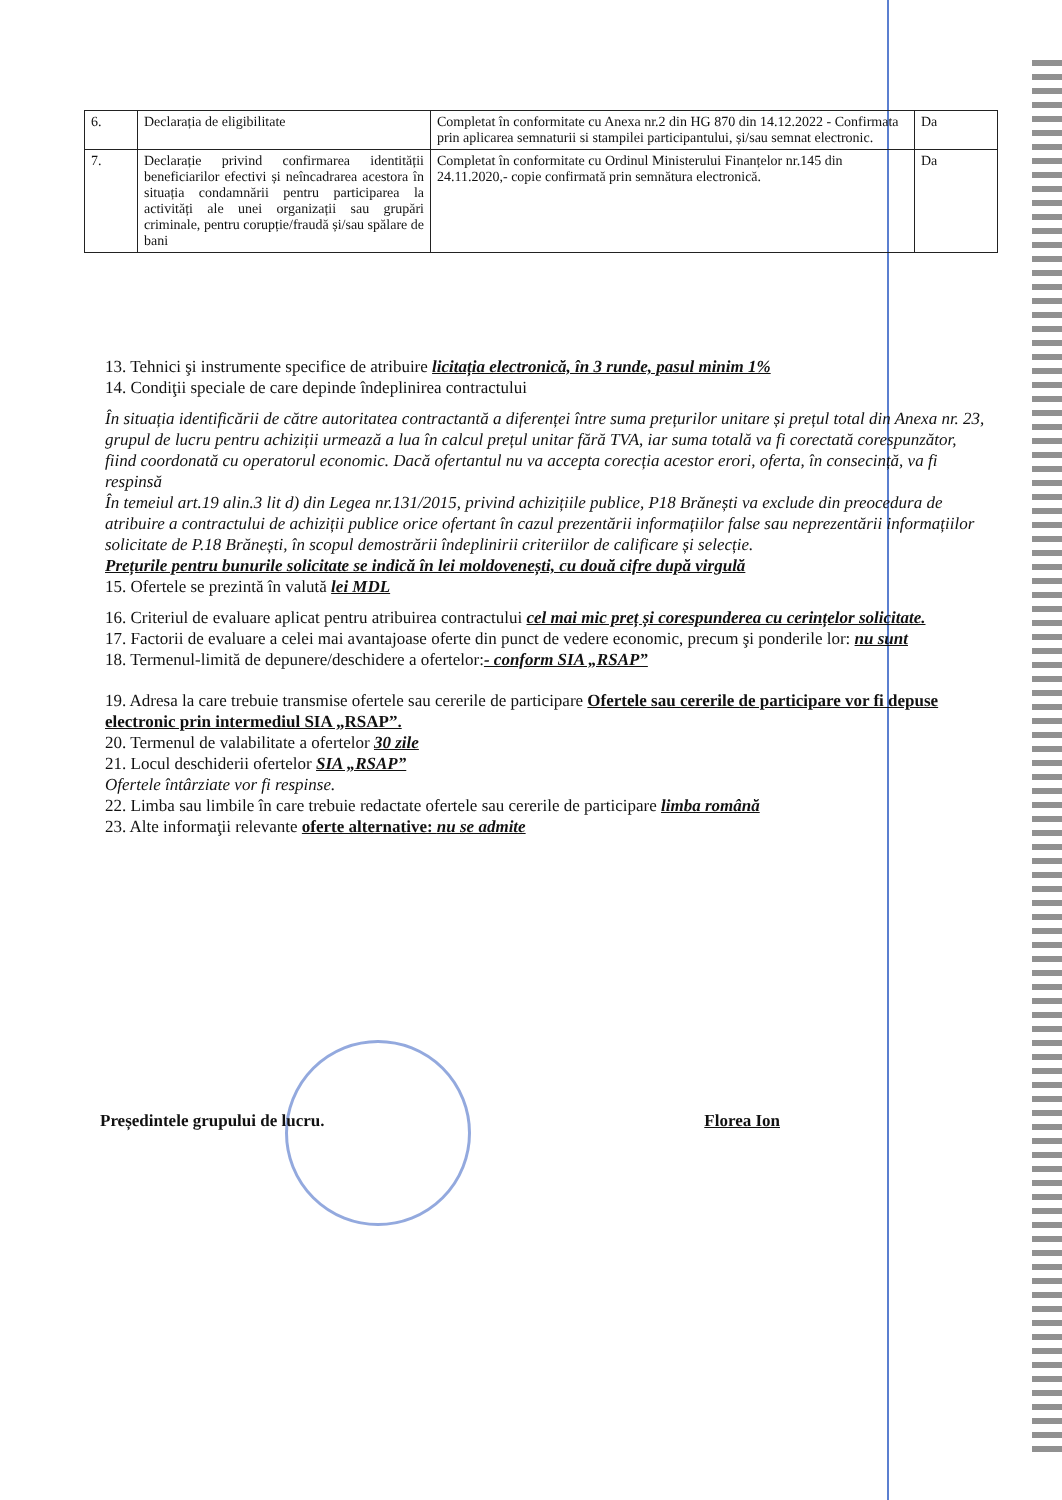| 6. | Declarația de eligibilitate | Completat în conformitate cu Anexa nr.2 din HG 870 din 14.12.2022 - Confirmata prin aplicarea semnaturii si stampilei participantului, și/sau semnat electronic. | Da |
| 7. | Declarație privind confirmarea identității beneficiarilor efectivi și neîncadrarea acestora în situația condamnării pentru participarea la activități ale unei organizații sau grupări criminale, pentru corupție/fraudă și/sau spălare de bani | Completat în conformitate cu Ordinul Ministerului Finanțelor nr.145 din 24.11.2020,- copie confirmată prin semnătura electronică. | Da |
13. Tehnici şi instrumente specifice de atribuire licitația electronică, în 3 runde, pasul minim 1%
14. Condiţii speciale de care depinde îndeplinirea contractului
În situația identificării de către autoritatea contractantă a diferenței între suma prețurilor unitare și prețul total din Anexa nr. 23, grupul de lucru pentru achiziții urmează a lua în calcul prețul unitar fără TVA, iar suma totală va fi corectată corespunzător, fiind coordonată cu operatorul economic. Dacă ofertantul nu va accepta corecția acestor erori, oferta, în consecință, va fi respinsă
În temeiul art.19 alin.3 lit d) din Legea nr.131/2015, privind achizițiile publice, P18 Brănești va exclude din preocedura de atribuire a contractului de achiziții publice orice ofertant în cazul prezentării informațiilor false sau neprezentării informațiilor solicitate de P.18 Brănești, în scopul demostrării îndeplinirii criteriilor de calificare și selecție.
Prețurile pentru bunurile solicitate se indică în lei moldovenești, cu două cifre după virgulă
15. Ofertele se prezintă în valută lei MDL
16. Criteriul de evaluare aplicat pentru atribuirea contractului cel mai mic preț și corespunderea cu cerințelor solicitate.
17. Factorii de evaluare a celei mai avantajoase oferte din punct de vedere economic, precum şi ponderile lor: nu sunt
18. Termenul-limită de depunere/deschidere a ofertelor:- conform SIA „RSAP”
19. Adresa la care trebuie transmise ofertele sau cererile de participare Ofertele sau cererile de participare vor fi depuse electronic prin intermediul SIA „RSAP”.
20. Termenul de valabilitate a ofertelor 30 zile
21. Locul deschiderii ofertelor SIA „RSAP”
Ofertele întârziate vor fi respinse.
22. Limba sau limbile în care trebuie redactate ofertele sau cererile de participare limba română
23. Alte informaţii relevante oferte alternative: nu se admite
Președintele grupului de lucru. Florea Ion